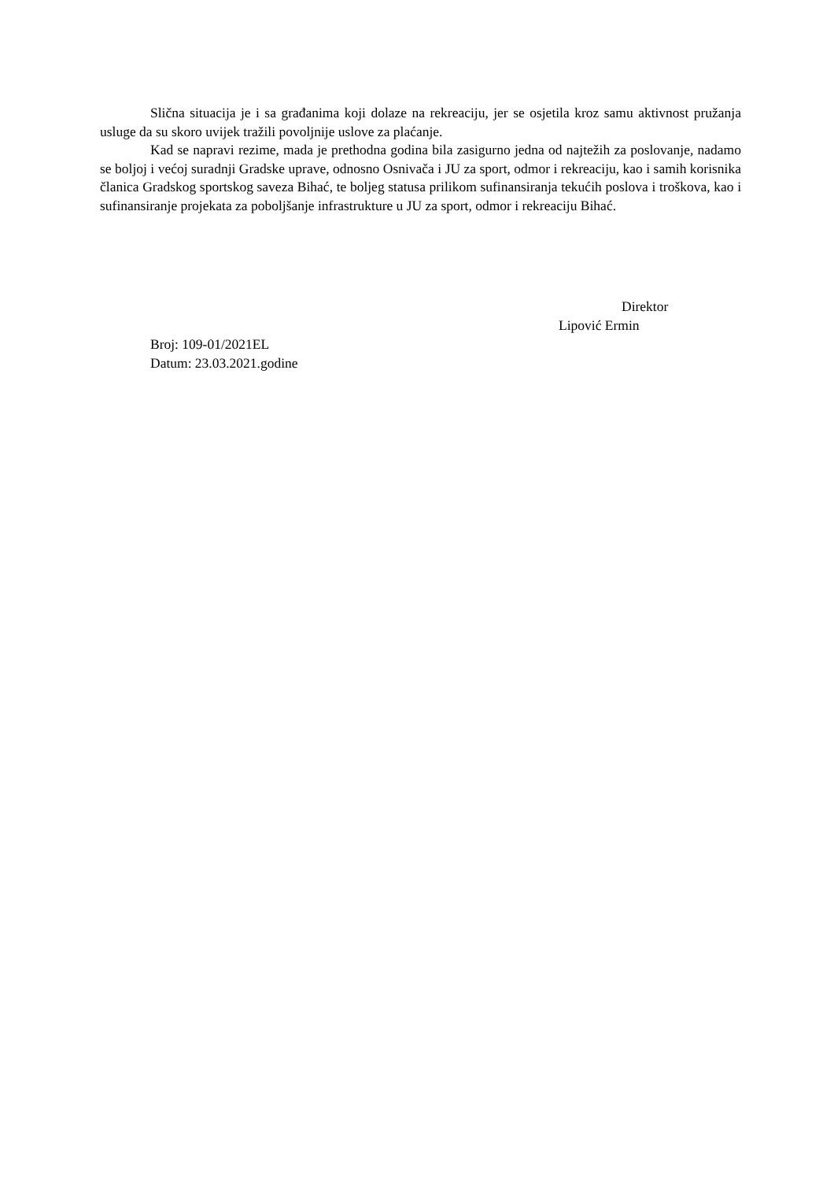Slična situacija je i sa građanima koji dolaze na rekreaciju, jer se osjetila kroz samu aktivnost pružanja usluge da su skoro uvijek tražili povoljnije uslove za plaćanje.
Kad se napravi rezime, mada je prethodna godina bila zasigurno jedna od najtežih za poslovanje, nadamo se boljoj i većoj suradnji Gradske uprave, odnosno Osnivača i JU za sport, odmor i rekreaciju, kao i samih korisnika članica Gradskog sportskog saveza Bihać, te boljeg statusa prilikom sufinansiranja tekućih poslova i troškova, kao i sufinansiranje projekata za poboljšanje infrastrukture u JU za sport, odmor i rekreaciju Bihać.
Direktor
Lipović Ermin
Broj: 109-01/2021EL
Datum: 23.03.2021.godine